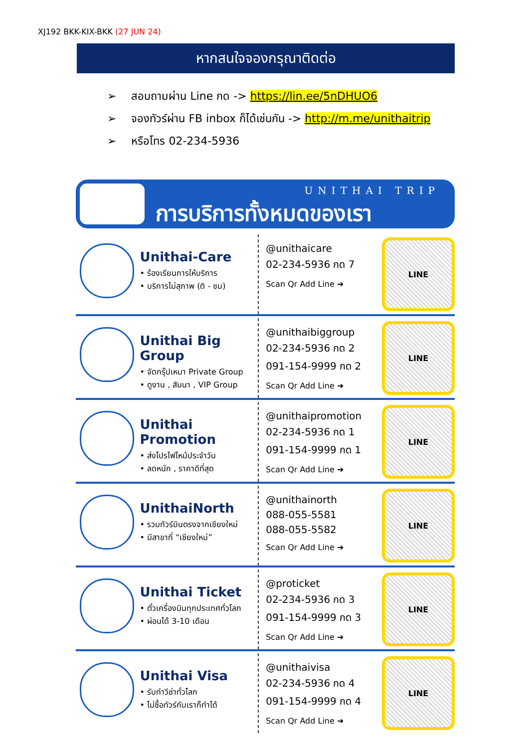XJ192 BKK-KIX-BKK (27 JUN 24)
หากสนใจจองกรุณาติดต่อ
➢ สอบถามผ่าน Line กด -> https://lin.ee/5nDHUO6
➢ จองทัวร์ผ่าน FB inbox ก็ได้เช่นกัน -> http://m.me/unithaitrip
➢ หรือโทร 02-234-5936
UNITHAI TRIP
การบริการทั้งหมดของเรา
Unithai-Care
• ร้องเรียนการให้บริการ
• บริการไม่สุภาพ (ติ - ชม)
@unithaicare
02-234-5936 กด 7
Scan Qr Add Line ➜
LINE
Unithai Big Group
• จัดกรุ๊ปเหมา Private Group
• ดูงาน , สัมนา , VIP Group
@unithaibiggroup
02-234-5936 กด 2
091-154-9999 กด 2
Scan Qr Add Line ➜
LINE
Unithai Promotion
• ส่งโปรไฟไหม้ประจำวัน
• ลดหนัก , ราคาดีที่สุด
@unithaipromotion
02-234-5936 กด 1
091-154-9999 กด 1
Scan Qr Add Line ➜
LINE
UnithaiNorth
• รวมทัวร์บินตรงจากเชียงใหม่
• มีสาขาที่ “เชียงใหม่”
@unithainorth
088-055-5581
088-055-5582
Scan Qr Add Line ➜
LINE
Unithai Ticket
• ตั๋วเครื่องบินทุกประเทศทั่วโลก
• ผ่อนได้ 3-10 เดือน
@proticket
02-234-5936 กด 3
091-154-9999 กด 3
Scan Qr Add Line ➜
LINE
Unithai Visa
• รับทำวีซ่าทั่วโลก
• ไม่ซื้อทัวร์กับเราก็ทำได้
@unithaivisa
02-234-5936 กด 4
091-154-9999 กด 4
Scan Qr Add Line ➜
LINE